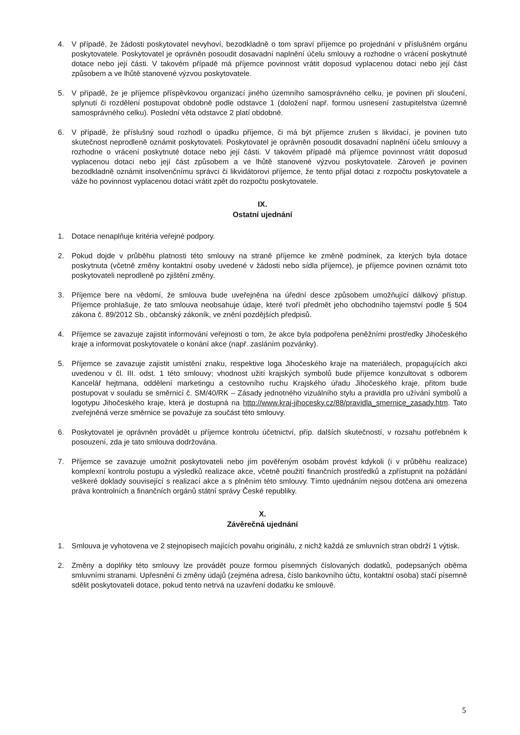4. V případě, že žádosti poskytovatel nevyhoví, bezodkladně o tom spraví příjemce po projednání v příslušném orgánu poskytovatele. Poskytovatel je oprávněn posoudit dosavadní naplnění účelu smlouvy a rozhodne o vrácení poskytnuté dotace nebo její části. V takovém případě má příjemce povinnost vrátit doposud vyplacenou dotaci nebo její část způsobem a ve lhůtě stanovené výzvou poskytovatele.
5. V případě, že je příjemce příspěvkovou organizací jiného územního samosprávného celku, je povinen při sloučení, splynutí či rozdělení postupovat obdobně podle odstavce 1 (doložení např. formou usnesení zastupitelstva územně samosprávného celku). Poslední věta odstavce 2 platí obdobně.
6. V případě, že příslušný soud rozhodl o úpadku příjemce, či má být příjemce zrušen s likvidací, je povinen tuto skutečnost neprodleně oznámit poskytovateli. Poskytovatel je oprávněn posoudit dosavadní naplnění účelu smlouvy a rozhodne o vrácení poskytnuté dotace nebo její části. V takovém případě má příjemce povinnost vrátit doposud vyplacenou dotaci nebo její část způsobem a ve lhůtě stanovené výzvou poskytovatele. Zároveň je povinen bezodkladně oznámit insolvenčnímu správci či likvidátorovi příjemce, že tento přijal dotaci z rozpočtu poskytovatele a váže ho povinnost vyplacenou dotaci vrátit zpět do rozpočtu poskytovatele.
IX.
Ostatní ujednání
1. Dotace nenaplňuje kritéria veřejné podpory.
2. Pokud dojde v průběhu platnosti této smlouvy na straně příjemce ke změně podmínek, za kterých byla dotace poskytnuta (včetně změny kontaktní osoby uvedené v žádosti nebo sídla příjemce), je příjemce povinen oznámit toto poskytovateli neprodleně po zjištění změny.
3. Příjemce bere na vědomí, že smlouva bude uveřejněna na úřední desce způsobem umožňující dálkový přístup. Příjemce prohlašuje, že tato smlouva neobsahuje údaje, které tvoří předmět jeho obchodního tajemství podle § 504 zákona č. 89/2012 Sb., občanský zákoník, ve znění pozdějších předpisů.
4. Příjemce se zavazuje zajistit informování veřejnosti o tom, že akce byla podpořena peněžními prostředky Jihočeského kraje a informovat poskytovatele o konání akce (např. zasláním pozvánky).
5. Příjemce se zavazuje zajistit umístění znaku, respektive loga Jihočeského kraje na materiálech, propagujících akci uvedenou v čl. III. odst. 1 této smlouvy; vhodnost užití krajských symbolů bude příjemce konzultovat s odborem Kancelář hejtmana, oddělení marketingu a cestovního ruchu Krajského úřadu Jihočeského kraje, přitom bude postupovat v souladu se směrnicí č. SM/40/RK – Zásady jednotného vizuálního stylu a pravidla pro užívání symbolů a logotypu Jihočeského kraje, která je dostupná na http://www.kraj-jihocesky.cz/88/pravidla_smernice_zasady.htm. Tato zveřejněná verze směrnice se považuje za součást této smlouvy.
6. Poskytovatel je oprávněn provádět u příjemce kontrolu účetnictví, příp. dalších skutečností, v rozsahu potřebném k posouzení, zda je tato smlouva dodržována.
7. Příjemce se zavazuje umožnit poskytovateli nebo jím pověřeným osobám provést kdykoli (i v průběhu realizace) komplexní kontrolu postupu a výsledků realizace akce, včetně použití finančních prostředků a zpřístupnit na požádání veškeré doklady související s realizací akce a s plněním této smlouvy. Tímto ujednáním nejsou dotčena ani omezena práva kontrolních a finančních orgánů státní správy České republiky.
X.
Závěrečná ujednání
1. Smlouva je vyhotovena ve 2 stejnopisech majících povahu originálu, z nichž každá ze smluvních stran obdrží 1 výtisk.
2. Změny a doplňky této smlouvy lze provádět pouze formou písemných číslovaných dodatků, podepsaných oběma smluvními stranami. Upřesnění či změny údajů (zejména adresa, číslo bankovního účtu, kontaktní osoba) stačí písemně sdělit poskytovateli dotace, pokud tento netrvá na uzavření dodatku ke smlouvě.
5